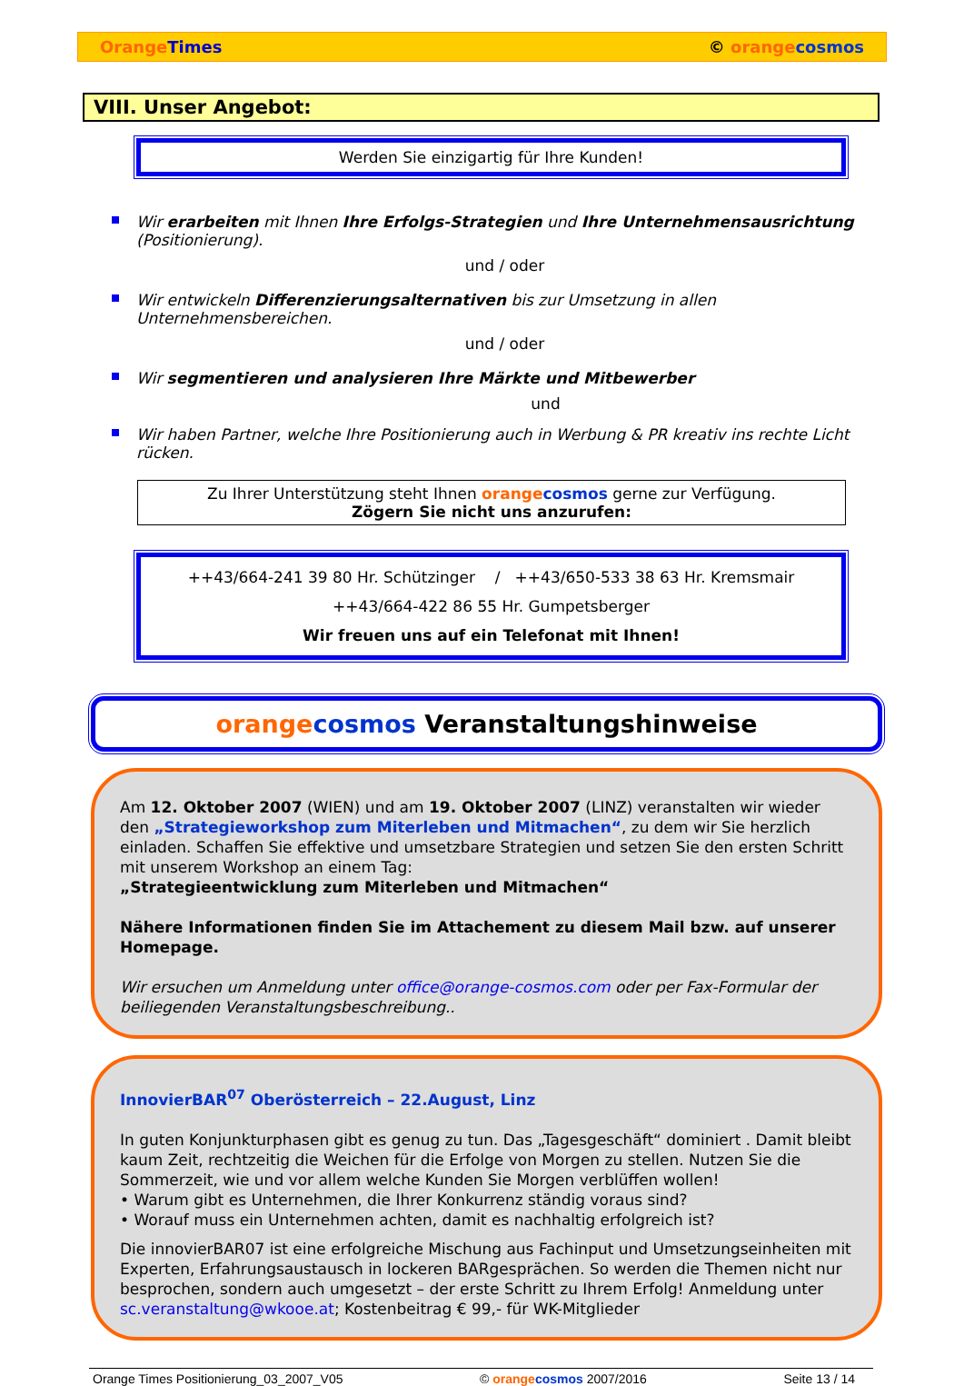Orange Times © orange cosmos
VIII. Unser Angebot:
Werden Sie einzigartig für Ihre Kunden!
Wir erarbeiten mit Ihnen Ihre Erfolgs-Strategien und Ihre Unternehmensausrichtung (Positionierung).
und / oder
Wir entwickeln Differenzierungsalternativen bis zur Umsetzung in allen Unternehmensbereichen.
und / oder
Wir segmentieren und analysieren Ihre Märkte und Mitbewerber
und
Wir haben Partner, welche Ihre Positionierung auch in Werbung & PR kreativ ins rechte Licht rücken.
Zu Ihrer Unterstützung steht Ihnen orange cosmos gerne zur Verfügung.
Zögern Sie nicht uns anzurufen:
++43/664-241 39 80 Hr. Schützinger / ++43/650-533 38 63 Hr. Kremsmair
++43/664-422 86 55 Hr. Gumpetsberger
Wir freuen uns auf ein Telefonat mit Ihnen!
orange cosmos Veranstaltungshinweise
Am 12. Oktober 2007 (WIEN) und am 19. Oktober 2007 (LINZ) veranstalten wir wieder den „Strategieworkshop zum Miterleben und Mitmachen“, zu dem wir Sie herzlich einladen. Schaffen Sie effektive und umsetzbare Strategien und setzen Sie den ersten Schritt mit unserem Workshop an einem Tag:
„Strategieentwicklung zum Miterleben und Mitmachen“
Nähere Informationen finden Sie im Attachement zu diesem Mail bzw. auf unserer Homepage.
Wir ersuchen um Anmeldung unter office@orange-cosmos.com oder per Fax-Formular der beiliegenden Veranstaltungsbeschreibung..
InnovierBAR<sup>07</sup> Oberösterreich – 22.August, Linz
In guten Konjunkturphasen gibt es genug zu tun. Das „Tagesgeschäft“ dominiert . Damit bleibt kaum Zeit, rechtzeitig die Weichen für die Erfolge von Morgen zu stellen. Nutzen Sie die Sommerzeit, wie und vor allem welche Kunden Sie Morgen verblüffen wollen!
• Warum gibt es Unternehmen, die Ihrer Konkurrenz ständig voraus sind?
• Worauf muss ein Unternehmen achten, damit es nachhaltig erfolgreich ist?
Die innovierBAR07 ist eine erfolgreiche Mischung aus Fachinput und Umsetzungseinheiten mit Experten, Erfahrungsaustausch in lockeren BARgesprächen. So werden die Themen nicht nur besprochen, sondern auch umgesetzt – der erste Schritt zu Ihrem Erfolg! Anmeldung unter sc.veranstaltung@wkooe.at; Kostenbeitrag € 99,- für WK-Mitglieder
Orange Times Positionierung_03_2007_V05 © orange cosmos 2007/2016 Seite 13 / 14